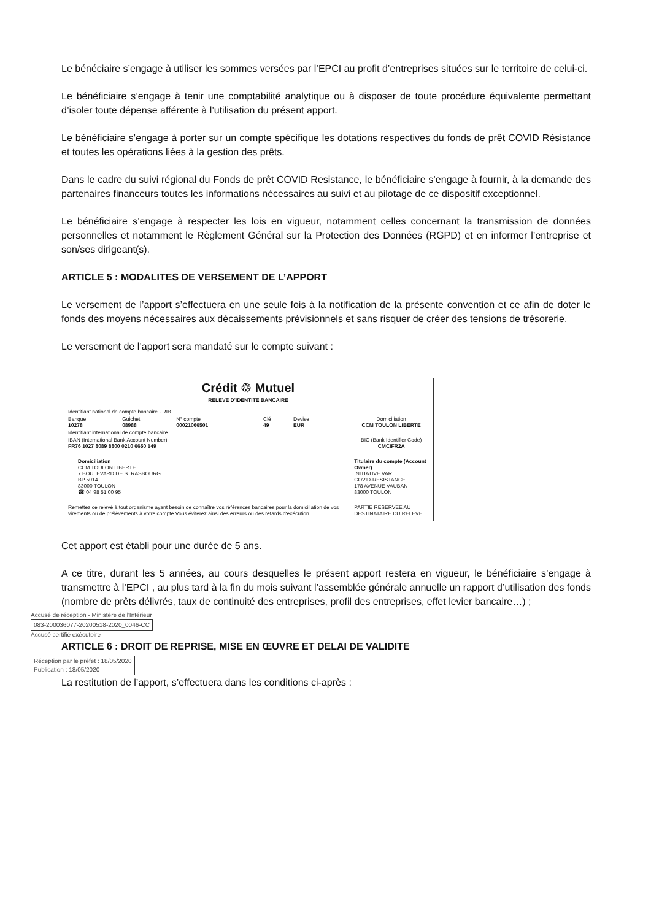Le bénéciaire s’engage à utiliser les sommes versées par l’EPCI au profit d’entreprises situées sur le territoire de celui-ci.
Le bénéficiaire s’engage à tenir une comptabilité analytique ou à disposer de toute procédure équivalente permettant d’isoler toute dépense afférente à l’utilisation du présent apport.
Le bénéficiaire s’engage à porter sur un compte spécifique les dotations respectives du fonds de prêt COVID Résistance et toutes les opérations liées à la gestion des prêts.
Dans le cadre du suivi régional du Fonds de prêt COVID Resistance, le bénéficiaire s’engage à fournir, à la demande des partenaires financeurs toutes les informations nécessaires au suivi et au pilotage de ce dispositif exceptionnel.
Le bénéficiaire s’engage à respecter les lois en vigueur, notamment celles concernant la transmission de données personnelles et notamment le Règlement Général sur la Protection des Données (RGPD) et en informer l’entreprise et son/ses dirigeant(s).
ARTICLE 5 : MODALITES DE VERSEMENT DE L’APPORT
Le versement de l’apport s’effectuera en une seule fois à la notification de la présente convention et ce afin de doter le fonds des moyens nécessaires aux décaissements prévisionnels et sans risquer de créer des tensions de trésorerie.
Le versement de l’apport sera mandaté sur le compte suivant :
Crédit ♲ Mutuel
RELEVE D'IDENTITE BANCAIRE
| Identifiant national de compte bancaire - RIB | | | | | | |
| Banque 10278 | Guichet 08988 | N° compte 00021066501 | Clé 49 | Devise EUR | | Domiciliation CCM TOULON LIBERTE |
| Identifiant international de compte bancaire | | | | | | |
| IBAN (International Bank Account Number) FR76 1027 8089 8800 0210 6650 149 | | | | | | BIC (Bank Identifier Code) CMCIFR2A |
| Domiciliation CCM TOULON LIBERTE 7 BOULEVARD DE STRASBOURG BP 5014 83000 TOULON ☎ 04 98 51 00 95 | | | | | | Titulaire du compte (Account Owner) INITIATIVE VAR COVID-RESISTANCE 178 AVENUE VAUBAN 83000 TOULON |
| Remettez ce relevé à tout organisme ayant besoin de connaître vos références bancaires pour la domiciliation de vos virements ou de prélèvements à votre compte.Vous éviterez ainsi des erreurs ou des retards d'exécution. | | | | | | PARTIE RESERVEE AU DESTINATAIRE DU RELEVE |
Cet apport est établi pour une durée de 5 ans.
A ce titre, durant les 5 années, au cours desquelles le présent apport restera en vigueur, le bénéficiaire s’engage à transmettre à l’EPCI , au plus tard à la fin du mois suivant l’assemblée générale annuelle un rapport d’utilisation des fonds (nombre de prêts délivrés, taux de continuité des entreprises, profil des entreprises, effet levier bancaire…) ;
Accusé de réception - Ministère de l'Intérieur
083-200036077-20200518-2020_0046-CC
Accusé certifié exécutoire
ARTICLE 6 : DROIT DE REPRISE, MISE EN ŒUVRE ET DELAI DE VALIDITE
Réception par le préfet : 18/05/2020
Publication : 18/05/2020
La restitution de l’apport, s’effectuera dans les conditions ci-après :